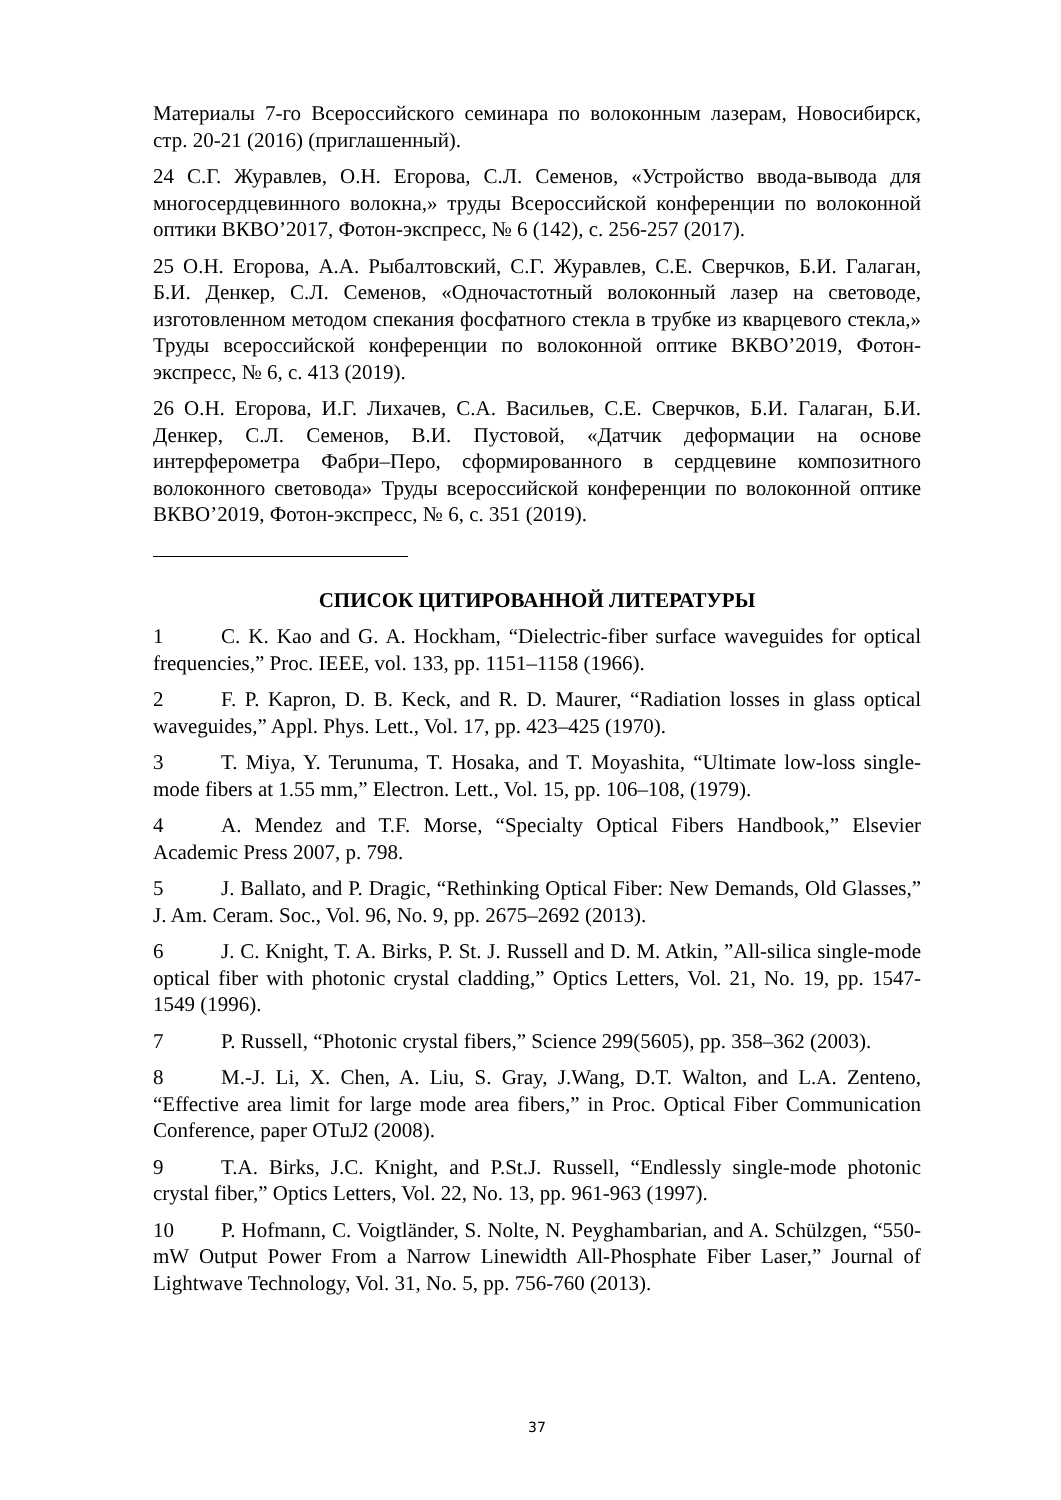Материалы 7-го Всероссийского семинара по волоконным лазерам, Новосибирск, стр. 20-21 (2016) (приглашенный).
24 С.Г. Журавлев, О.Н. Егорова, С.Л. Семенов, «Устройство ввода-вывода для многосердцевинного волокна,» труды Всероссийской конференции по волоконной оптики ВКВО’2017, Фотон-экспресс, № 6 (142), с. 256-257 (2017).
25 О.Н. Егорова, А.А. Рыбалтовский, С.Г. Журавлев, С.Е. Сверчков, Б.И. Галаган, Б.И. Денкер, С.Л. Семенов, «Одночастотный волоконный лазер на световоде, изготовленном методом спекания фосфатного стекла в трубке из кварцевого стекла,» Труды всероссийской конференции по волоконной оптике ВКВО’2019, Фотон-экспресс, № 6, с. 413 (2019).
26 О.Н. Егорова, И.Г. Лихачев, С.А. Васильев, С.Е. Сверчков, Б.И. Галаган, Б.И. Денкер, С.Л. Семенов, В.И. Пустовой, «Датчик деформации на основе интерферометра Фабри–Перо, сформированного в сердцевине композитного волоконного световода» Труды всероссийской конференции по волоконной оптике ВКВО’2019, Фотон-экспресс, № 6, с. 351 (2019).
СПИСОК ЦИТИРОВАННОЙ ЛИТЕРАТУРЫ
1 C. K. Kao and G. A. Hockham, “Dielectric-fiber surface waveguides for optical frequencies,” Proc. IEEE, vol. 133, pp. 1151–1158 (1966).
2 F. P. Kapron, D. B. Keck, and R. D. Maurer, “Radiation losses in glass optical waveguides,” Appl. Phys. Lett., Vol. 17, pp. 423–425 (1970).
3 T. Miya, Y. Terunuma, T. Hosaka, and T. Moyashita, “Ultimate low-loss single-mode fibers at 1.55 mm,” Electron. Lett., Vol. 15, pp. 106–108, (1979).
4 A. Mendez and T.F. Morse, “Specialty Optical Fibers Handbook,” Elsevier Academic Press 2007, p. 798.
5 J. Ballato, and P. Dragic, “Rethinking Optical Fiber: New Demands, Old Glasses,” J. Am. Ceram. Soc., Vol. 96, No. 9, pp. 2675–2692 (2013).
6 J. C. Knight, T. A. Birks, P. St. J. Russell and D. M. Atkin, ”All-silica single-mode optical fiber with photonic crystal cladding,” Optics Letters, Vol. 21, No. 19, pp. 1547-1549 (1996).
7 P. Russell, “Photonic crystal fibers,” Science 299(5605), pp. 358–362 (2003).
8 M.-J. Li, X. Chen, A. Liu, S. Gray, J.Wang, D.T. Walton, and L.A. Zenteno, “Effective area limit for large mode area fibers,” in Proc. Optical Fiber Communication Conference, paper OTuJ2 (2008).
9 T.A. Birks, J.C. Knight, and P.St.J. Russell, “Endlessly single-mode photonic crystal fiber,” Optics Letters, Vol. 22, No. 13, pp. 961-963 (1997).
10 P. Hofmann, C. Voigtländer, S. Nolte, N. Peyghambarian, and A. Schülzgen, “550-mW Output Power From a Narrow Linewidth All-Phosphate Fiber Laser,” Journal of Lightwave Technology, Vol. 31, No. 5, pp. 756-760 (2013).
37